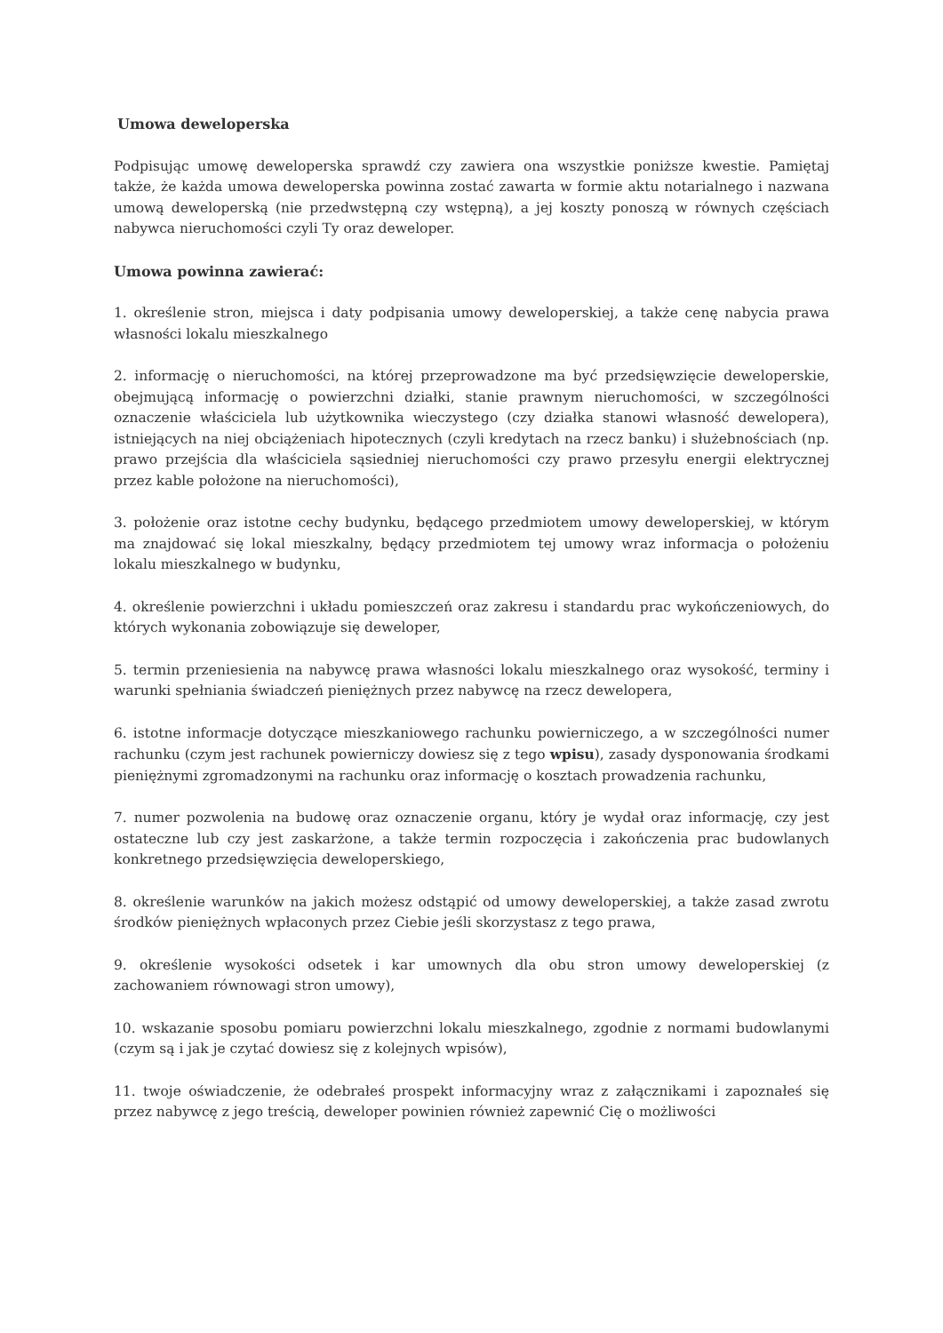Umowa deweloperska
Podpisując umowę deweloperska sprawdź czy zawiera ona wszystkie poniższe kwestie. Pamiętaj także, że każda umowa deweloperska powinna zostać zawarta w formie aktu notarialnego i nazwana umową deweloperską (nie przedwstępną czy wstępną), a jej koszty ponoszą w równych częściach nabywca nieruchomości czyli Ty oraz deweloper.
Umowa powinna zawierać:
1. określenie stron, miejsca i daty podpisania umowy deweloperskiej, a także cenę nabycia prawa własności lokalu mieszkalnego
2. informację o nieruchomości, na której przeprowadzone ma być przedsięwzięcie deweloperskie, obejmującą informację o powierzchni działki, stanie prawnym nieruchomości, w szczególności oznaczenie właściciela lub użytkownika wieczystego (czy działka stanowi własność dewelopera), istniejących na niej obciążeniach hipotecznych (czyli kredytach na rzecz banku) i służebnościach (np. prawo przejścia dla właściciela sąsiedniej nieruchomości czy prawo przesyłu energii elektrycznej przez kable położone na nieruchomości),
3. położenie oraz istotne cechy budynku, będącego przedmiotem umowy deweloperskiej, w którym ma znajdować się lokal mieszkalny, będący przedmiotem tej umowy wraz informacja o położeniu lokalu mieszkalnego w budynku,
4. określenie powierzchni i układu pomieszczeń oraz zakresu i standardu prac wykończeniowych, do których wykonania zobowiązuje się deweloper,
5. termin przeniesienia na nabywcę prawa własności lokalu mieszkalnego oraz wysokość, terminy i warunki spełniania świadczeń pieniężnych przez nabywcę na rzecz dewelopera,
6. istotne informacje dotyczące mieszkaniowego rachunku powierniczego, a w szczególności numer rachunku (czym jest rachunek powierniczy dowiesz się z tego wpisu), zasady dysponowania środkami pieniężnymi zgromadzonymi na rachunku oraz informację o kosztach prowadzenia rachunku,
7. numer pozwolenia na budowę oraz oznaczenie organu, który je wydał oraz informację, czy jest ostateczne lub czy jest zaskarżone, a także termin rozpoczęcia i zakończenia prac budowlanych konkretnego przedsięwzięcia deweloperskiego,
8. określenie warunków na jakich możesz odstąpić od umowy deweloperskiej, a także zasad zwrotu środków pieniężnych wpłaconych przez Ciebie jeśli skorzystasz z tego prawa,
9. określenie wysokości odsetek i kar umownych dla obu stron umowy deweloperskiej (z zachowaniem równowagi stron umowy),
10. wskazanie sposobu pomiaru powierzchni lokalu mieszkalnego, zgodnie z normami budowlanymi (czym są i jak je czytać dowiesz się z kolejnych wpisów),
11. twoje oświadczenie, że odebrałeś prospekt informacyjny wraz z załącznikami i zapoznałeś się przez nabywcę z jego treścią, deweloper powinien również zapewnić Cię o możliwości